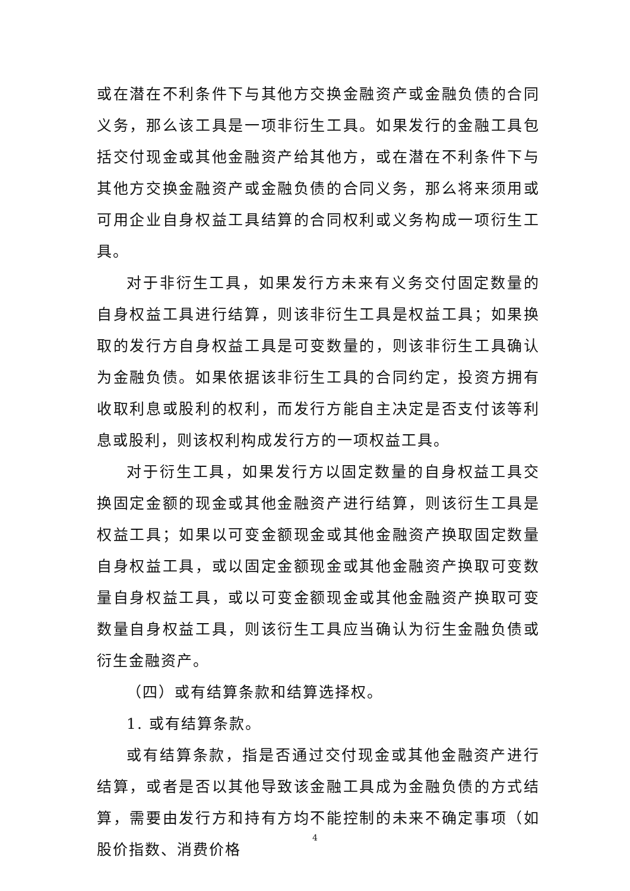或在潜在不利条件下与其他方交换金融资产或金融负债的合同义务，那么该工具是一项非衍生工具。如果发行的金融工具包括交付现金或其他金融资产给其他方，或在潜在不利条件下与其他方交换金融资产或金融负债的合同义务，那么将来须用或可用企业自身权益工具结算的合同权利或义务构成一项衍生工具。
对于非衍生工具，如果发行方未来有义务交付固定数量的自身权益工具进行结算，则该非衍生工具是权益工具；如果换取的发行方自身权益工具是可变数量的，则该非衍生工具确认为金融负债。如果依据该非衍生工具的合同约定，投资方拥有收取利息或股利的权利，而发行方能自主决定是否支付该等利息或股利，则该权利构成发行方的一项权益工具。
对于衍生工具，如果发行方以固定数量的自身权益工具交换固定金额的现金或其他金融资产进行结算，则该衍生工具是权益工具；如果以可变金额现金或其他金融资产换取固定数量自身权益工具，或以固定金额现金或其他金融资产换取可变数量自身权益工具，或以可变金额现金或其他金融资产换取可变数量自身权益工具，则该衍生工具应当确认为衍生金融负债或衍生金融资产。
（四）或有结算条款和结算选择权。
1. 或有结算条款。
或有结算条款，指是否通过交付现金或其他金融资产进行结算，或者是否以其他导致该金融工具成为金融负债的方式结算，需要由发行方和持有方均不能控制的未来不确定事项（如股价指数、消费价格
4